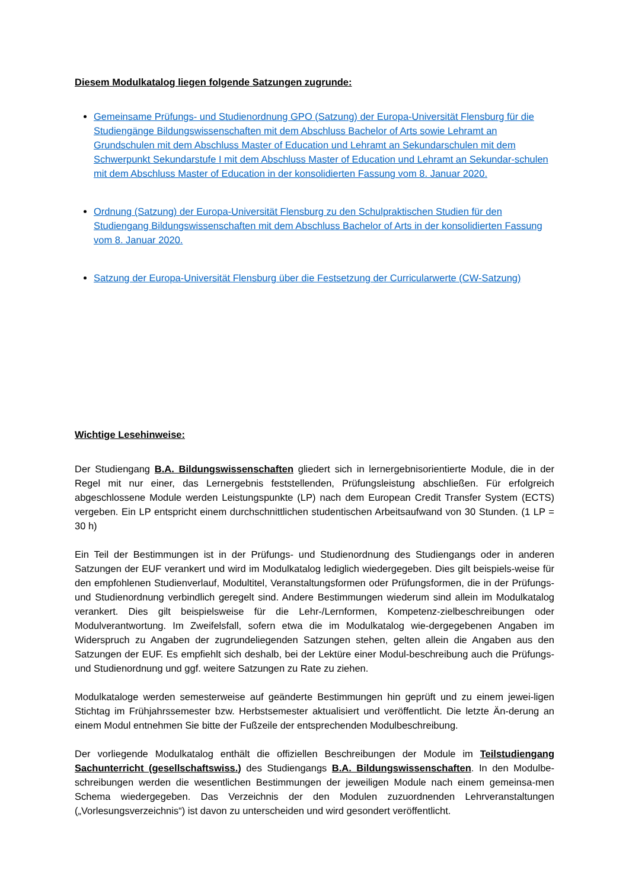Diesem Modulkatalog liegen folgende Satzungen zugrunde:
Gemeinsame Prüfungs- und Studienordnung GPO (Satzung) der Europa-Universität Flensburg für die Studiengänge Bildungswissenschaften mit dem Abschluss Bachelor of Arts sowie Lehramt an Grundschulen mit dem Abschluss Master of Education und Lehramt an Sekundarschulen mit dem Schwerpunkt Sekundarstufe I mit dem Abschluss Master of Education und Lehramt an Sekundar-schulen mit dem Abschluss Master of Education in der konsolidierten Fassung vom 8. Januar 2020.
Ordnung (Satzung) der Europa-Universität Flensburg zu den Schulpraktischen Studien für den Studiengang Bildungswissenschaften mit dem Abschluss Bachelor of Arts in der konsolidierten Fassung vom 8. Januar 2020.
Satzung der Europa-Universität Flensburg über die Festsetzung der Curricularwerte (CW-Satzung)
Wichtige Lesehinweise:
Der Studiengang B.A. Bildungswissenschaften gliedert sich in lernergebnisorientierte Module, die in der Regel mit nur einer, das Lernergebnis feststellenden, Prüfungsleistung abschließen. Für erfolgreich abgeschlossene Module werden Leistungspunkte (LP) nach dem European Credit Transfer System (ECTS) vergeben. Ein LP entspricht einem durchschnittlichen studentischen Arbeitsaufwand von 30 Stunden. (1 LP = 30 h)
Ein Teil der Bestimmungen ist in der Prüfungs- und Studienordnung des Studiengangs oder in anderen Satzungen der EUF verankert und wird im Modulkatalog lediglich wiedergegeben. Dies gilt beispiels-weise für den empfohlenen Studienverlauf, Modultitel, Veranstaltungsformen oder Prüfungsformen, die in der Prüfungs- und Studienordnung verbindlich geregelt sind. Andere Bestimmungen wiederum sind allein im Modulkatalog verankert. Dies gilt beispielsweise für die Lehr-/Lernformen, Kompetenz-zielbeschreibungen oder Modulverantwortung. Im Zweifelsfall, sofern etwa die im Modulkatalog wie-dergegebenen Angaben im Widerspruch zu Angaben der zugrundeliegenden Satzungen stehen, gelten allein die Angaben aus den Satzungen der EUF. Es empfiehlt sich deshalb, bei der Lektüre einer Modul-beschreibung auch die Prüfungs- und Studienordnung und ggf. weitere Satzungen zu Rate zu ziehen.
Modulkataloge werden semesterweise auf geänderte Bestimmungen hin geprüft und zu einem jewei-ligen Stichtag im Frühjahrssemester bzw. Herbstsemester aktualisiert und veröffentlicht. Die letzte Än-derung an einem Modul entnehmen Sie bitte der Fußzeile der entsprechenden Modulbeschreibung.
Der vorliegende Modulkatalog enthält die offiziellen Beschreibungen der Module im Teilstudiengang Sachunterricht (gesellschaftswiss.) des Studiengangs B.A. Bildungswissenschaften. In den Modulbe-schreibungen werden die wesentlichen Bestimmungen der jeweiligen Module nach einem gemeinsa-men Schema wiedergegeben. Das Verzeichnis der den Modulen zuzuordnenden Lehrveranstaltungen („Vorlesungsverzeichnis“) ist davon zu unterscheiden und wird gesondert veröffentlicht.